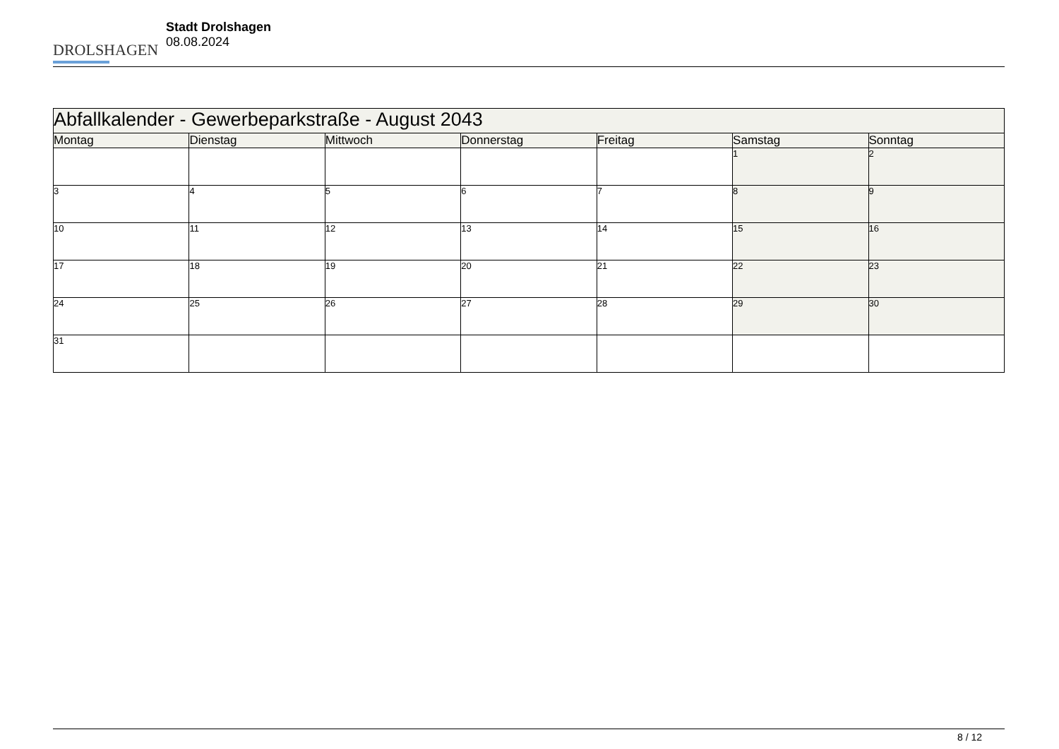DROLSHAGEN
Stadt Drolshagen
08.08.2024
| Abfallkalender - Gewerbeparkstraße - August 2043 | | | | | | |
| --- | --- | --- | --- | --- | --- | --- |
| Montag | Dienstag | Mittwoch | Donnerstag | Freitag | Samstag | Sonntag |
| | | | | | 1 | 2 |
| 3 | 4 | 5 | 6 | 7 | 8 | 9 |
| 10 | 11 | 12 | 13 | 14 | 15 | 16 |
| 17 | 18 | 19 | 20 | 21 | 22 | 23 |
| 24 | 25 | 26 | 27 | 28 | 29 | 30 |
| 31 | | | | | | |
8 / 12